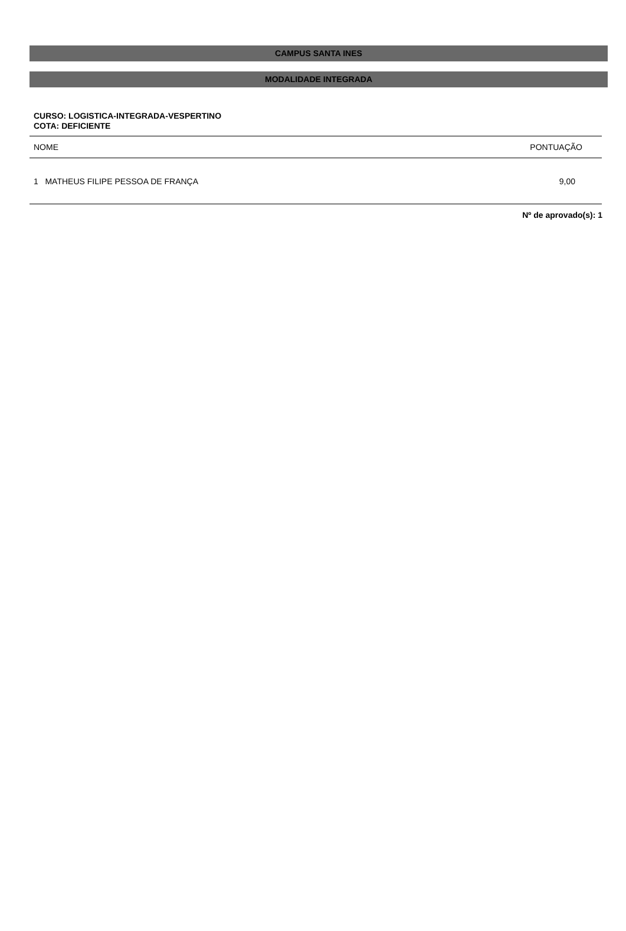CAMPUS SANTA INES
MODALIDADE INTEGRADA
CURSO: LOGISTICA-INTEGRADA-VESPERTINO
COTA: DEFICIENTE
| NOME | PONTUAÇÃO |
| --- | --- |
| 1 MATHEUS FILIPE PESSOA DE FRANÇA | 9,00 |
Nº de aprovado(s): 1